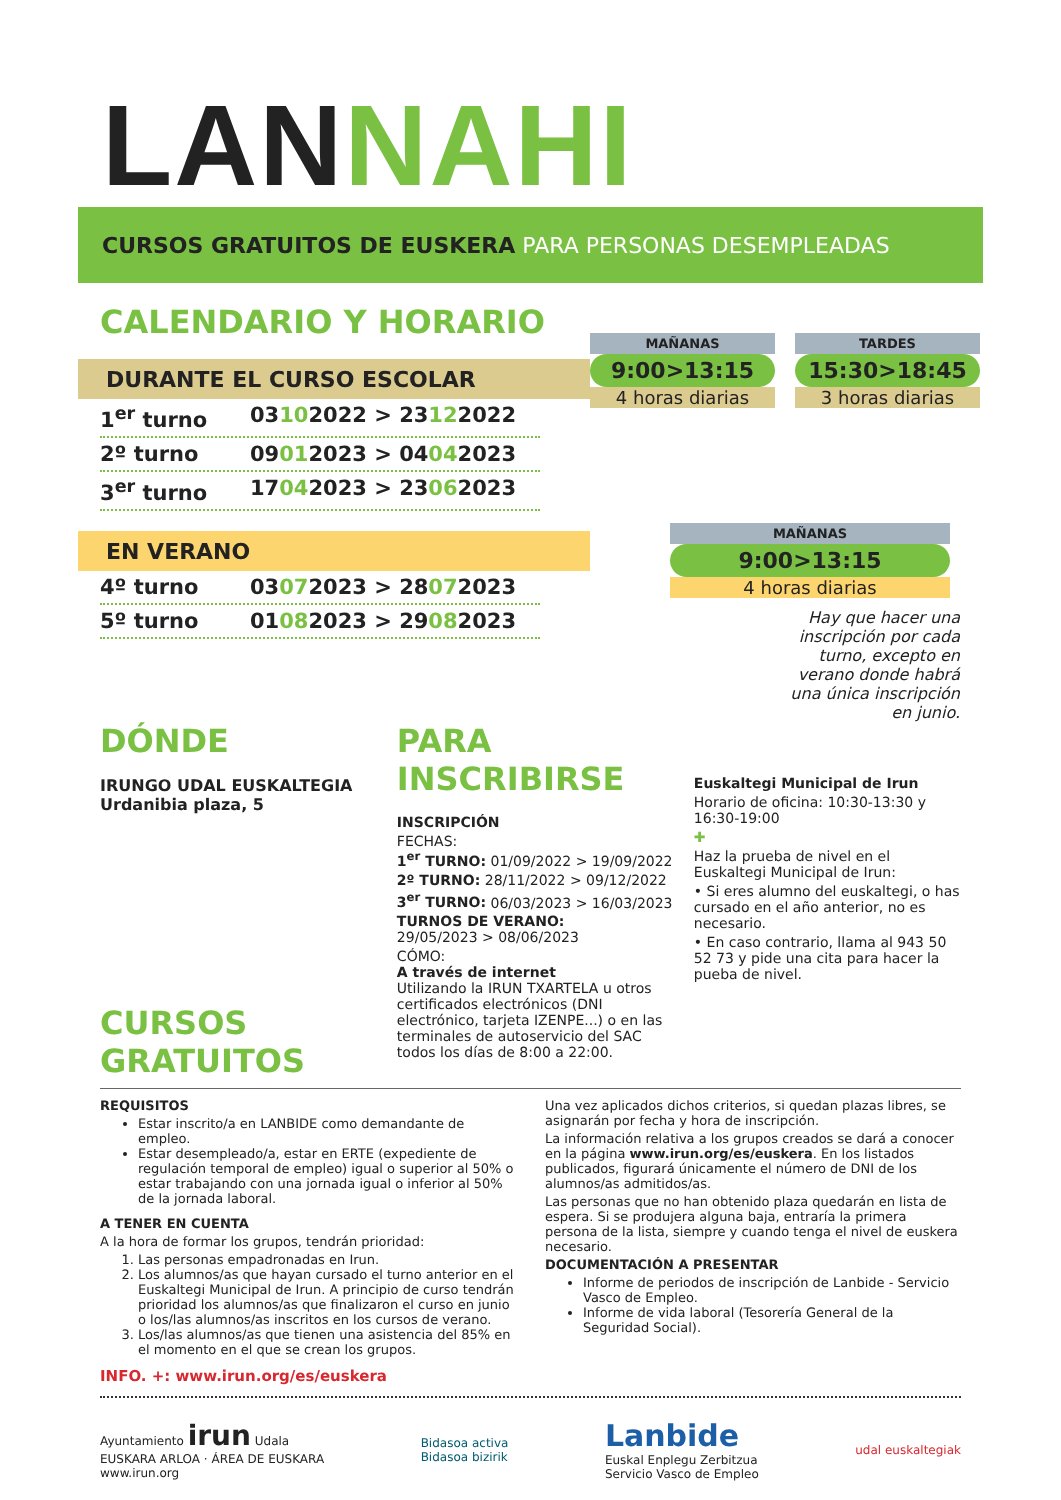LANNAHI
CURSOS GRATUITOS DE EUSKERA PARA PERSONAS DESEMPLEADAS
CALENDARIO Y HORARIO
DURANTE EL CURSO ESCOLAR
1<sup>er</sup> turno 03102022 > 23122022
2º turno 09012023 > 04042023
3<sup>er</sup> turno 17042023 > 23062023
EN VERANO
4º turno 03072023 > 28072023
5º turno 01082023 > 29082023
MAÑANAS
9:00>13:15
4 horas diarias
TARDES
15:30>18:45
3 horas diarias
MAÑANAS
9:00>13:15
4 horas diarias
Hay que hacer una inscripción por cada turno, excepto en verano donde habrá una única inscripción en junio.
DÓNDE
IRUNGO UDAL EUSKALTEGIA
Urdanibia plaza, 5
CURSOS
GRATUITOS
PARA INSCRIBIRSE
INSCRIPCIÓN
FECHAS:
1<sup>er</sup> TURNO: 01/09/2022 > 19/09/2022
2º TURNO: 28/11/2022 > 09/12/2022
3<sup>er</sup> TURNO: 06/03/2023 > 16/03/2023
TURNOS DE VERANO:
29/05/2023 > 08/06/2023
CÓMO:
A través de internet
Utilizando la IRUN TXARTELA u otros certificados electrónicos (DNI electrónico, tarjeta IZENPE...) o en las terminales de autoservicio del SAC todos los días de 8:00 a 22:00.
Euskaltegi Municipal de Irun
Horario de oficina: 10:30-13:30 y 16:30-19:00
✚
Haz la prueba de nivel en el Euskaltegi Municipal de Irun:
• Si eres alumno del euskaltegi, o has cursado en el año anterior, no es necesario.
• En caso contrario, llama al 943 50 52 73 y pide una cita para hacer la pueba de nivel.
REQUISITOS
Estar inscrito/a en LANBIDE como demandante de empleo.
Estar desempleado/a, estar en ERTE (expediente de regulación temporal de empleo) igual o superior al 50% o estar trabajando con una jornada igual o inferior al 50% de la jornada laboral.
A TENER EN CUENTA
A la hora de formar los grupos, tendrán prioridad:
1. Las personas empadronadas en Irun.
2. Los alumnos/as que hayan cursado el turno anterior en el Euskaltegi Municipal de Irun. A principio de curso tendrán prioridad los alumnos/as que finalizaron el curso en junio o los/las alumnos/as inscritos en los cursos de verano.
3. Los/las alumnos/as que tienen una asistencia del 85% en el momento en el que se crean los grupos.
INFO. +: www.irun.org/es/euskera
Una vez aplicados dichos criterios, si quedan plazas libres, se asignarán por fecha y hora de inscripción.
La información relativa a los grupos creados se dará a conocer en la página www.irun.org/es/euskera. En los listados publicados, figurará únicamente el número de DNI de los alumnos/as admitidos/as.
Las personas que no han obtenido plaza quedarán en lista de espera. Si se produjera alguna baja, entraría la primera persona de la lista, siempre y cuando tenga el nivel de euskera necesario.
DOCUMENTACIÓN A PRESENTAR
Informe de periodos de inscripción de Lanbide - Servicio Vasco de Empleo.
Informe de vida laboral (Tesorería General de la Seguridad Social).
Ayuntamiento irun Udala
EUSKARA ARLOA · ÁREA DE EUSKARA
www.irun.org
Bidasoa activa
Bidasoa bizirik
Lanbide
Euskal Enplegu Zerbitzua
Servicio Vasco de Empleo
udal euskaltegiak